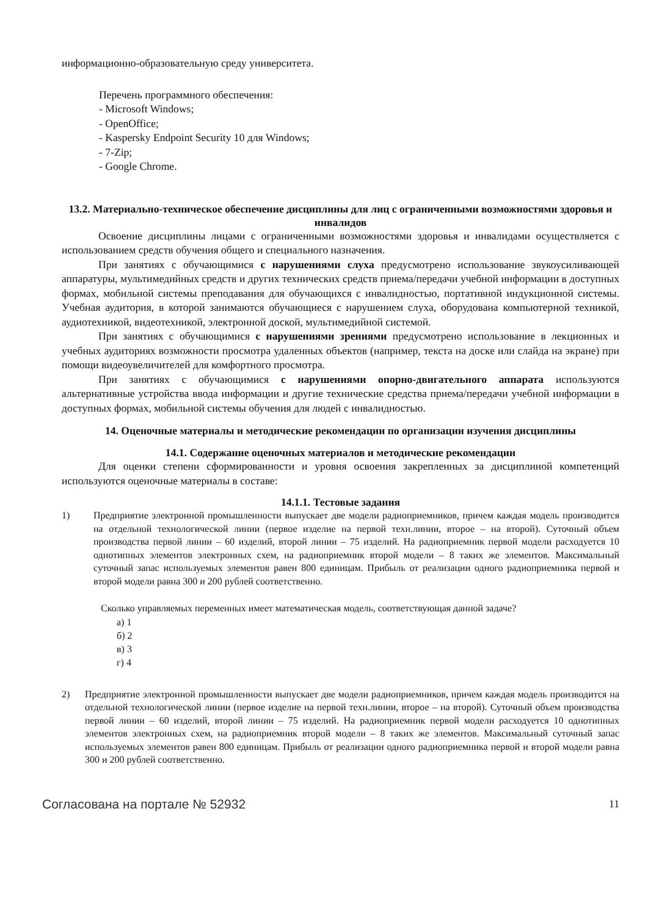информационно-образовательную среду университета.
Перечень программного обеспечения:
- Microsoft Windows;
- OpenOffice;
- Kaspersky Endpoint Security 10 для Windows;
- 7-Zip;
- Google Chrome.
13.2. Материально-техническое обеспечение дисциплины для лиц с ограниченными возможностями здоровья и инвалидов
Освоение дисциплины лицами с ограниченными возможностями здоровья и инвалидами осуществляется с использованием средств обучения общего и специального назначения.
При занятиях с обучающимися с нарушениями слуха предусмотрено использование звукоусиливающей аппаратуры, мультимедийных средств и других технических средств приема/передачи учебной информации в доступных формах, мобильной системы преподавания для обучающихся с инвалидностью, портативной индукционной системы. Учебная аудитория, в которой занимаются обучающиеся с нарушением слуха, оборудована компьютерной техникой, аудиотехникой, видеотехникой, электронной доской, мультимедийной системой.
При занятиях с обучающимися с нарушениями зрениями предусмотрено использование в лекционных и учебных аудиториях возможности просмотра удаленных объектов (например, текста на доске или слайда на экране) при помощи видеоувеличителей для комфортного просмотра.
При занятиях с обучающимися с нарушениями опорно-двигательного аппарата используются альтернативные устройства ввода информации и другие технические средства приема/передачи учебной информации в доступных формах, мобильной системы обучения для людей с инвалидностью.
14. Оценочные материалы и методические рекомендации по организации изучения дисциплины
14.1. Содержание оценочных материалов и методические рекомендации
Для оценки степени сформированности и уровня освоения закрепленных за дисциплиной компетенций используются оценочные материалы в составе:
14.1.1. Тестовые задания
1) Предприятие электронной промышленности выпускает две модели радиоприемников, причем каждая модель производится на отдельной технологической линии (первое изделие на первой техн.линии, второе – на второй). Суточный объем производства первой линии – 60 изделий, второй линии – 75 изделий. На радиоприемник первой модели расходуется 10 однотипных элементов электронных схем, на радиоприемник второй модели – 8 таких же элементов. Максимальный суточный запас используемых элементов равен 800 единицам. Прибыль от реализации одного радиоприемника первой и второй модели равна 300 и 200 рублей соответственно.
Сколько управляемых переменных имеет математическая модель, соответствующая данной задаче?
а) 1
б) 2
в) 3
г) 4
2) Предприятие электронной промышленности выпускает две модели радиоприемников, причем каждая модель производится на отдельной технологической линии (первое изделие на первой техн.линии, второе – на второй). Суточный объем производства первой линии – 60 изделий, второй линии – 75 изделий. На радиоприемник первой модели расходуется 10 однотипных элементов электронных схем, на радиоприемник второй модели – 8 таких же элементов. Максимальный суточный запас используемых элементов равен 800 единицам. Прибыль от реализации одного радиоприемника первой и второй модели равна 300 и 200 рублей соответственно.
Согласована на портале № 52932 11